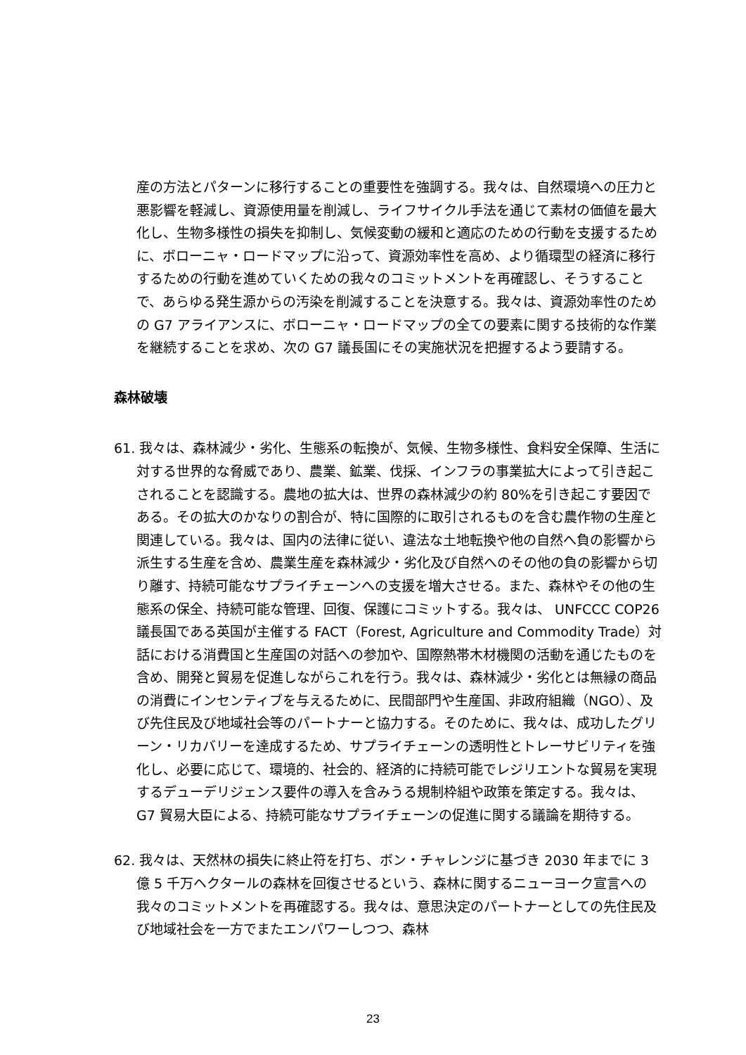産の方法とパターンに移行することの重要性を強調する。我々は、自然環境への圧力と悪影響を軽減し、資源使用量を削減し、ライフサイクル手法を通じて素材の価値を最大化し、生物多様性の損失を抑制し、気候変動の緩和と適応のための行動を支援するために、ボローニャ・ロードマップに沿って、資源効率性を高め、より循環型の経済に移行するための行動を進めていくための我々のコミットメントを再確認し、そうすることで、あらゆる発生源からの汚染を削減することを決意する。我々は、資源効率性のための G7 アライアンスに、ボローニャ・ロードマップの全ての要素に関する技術的な作業を継続することを求め、次の G7 議長国にその実施状況を把握するよう要請する。
森林破壊
61. 我々は、森林減少・劣化、生態系の転換が、気候、生物多様性、食料安全保障、生活に対する世界的な脅威であり、農業、鉱業、伐採、インフラの事業拡大によって引き起こされることを認識する。農地の拡大は、世界の森林減少の約 80%を引き起こす要因である。その拡大のかなりの割合が、特に国際的に取引されるものを含む農作物の生産と関連している。我々は、国内の法律に従い、違法な土地転換や他の自然へ負の影響から派生する生産を含め、農業生産を森林減少・劣化及び自然へのその他の負の影響から切り離す、持続可能なサプライチェーンへの支援を増大させる。また、森林やその他の生態系の保全、持続可能な管理、回復、保護にコミットする。我々は、 UNFCCC COP26 議長国である英国が主催する FACT（Forest, Agriculture and Commodity Trade）対話における消費国と生産国の対話への参加や、国際熱帯木材機関の活動を通じたものを含め、開発と貿易を促進しながらこれを行う。我々は、森林減少・劣化とは無縁の商品の消費にインセンティブを与えるために、民間部門や生産国、非政府組織（NGO）、及び先住民及び地域社会等のパートナーと協力する。そのために、我々は、成功したグリーン・リカバリーを達成するため、サプライチェーンの透明性とトレーサビリティを強化し、必要に応じて、環境的、社会的、経済的に持続可能でレジリエントな貿易を実現するデューデリジェンス要件の導入を含みうる規制枠組や政策を策定する。我々は、G7 貿易大臣による、持続可能なサプライチェーンの促進に関する議論を期待する。
62. 我々は、天然林の損失に終止符を打ち、ボン・チャレンジに基づき 2030 年までに 3 億 5 千万ヘクタールの森林を回復させるという、森林に関するニューヨーク宣言への我々のコミットメントを再確認する。我々は、意思決定のパートナーとしての先住民及び地域社会を一方でまたエンパワーしつつ、森林
23